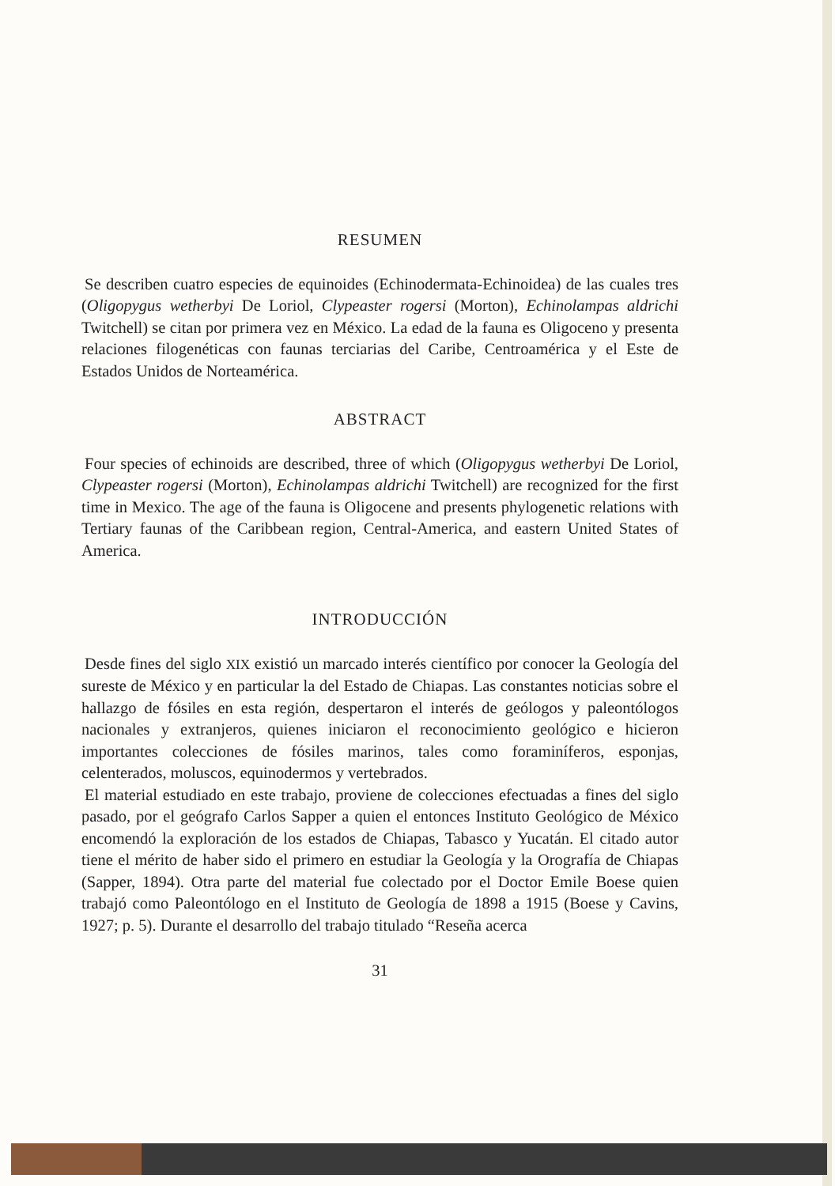RESUMEN
Se describen cuatro especies de equinoides (Echinodermata-Echinoidea) de las cuales tres (Oligopygus wetherbyi De Loriol, Clypeaster rogersi (Morton), Echinolampas aldrichi Twitchell) se citan por primera vez en México. La edad de la fauna es Oligoceno y presenta relaciones filogenéticas con faunas terciarias del Caribe, Centroamérica y el Este de Estados Unidos de Norteamérica.
ABSTRACT
Four species of echinoids are described, three of which (Oligopygus wetherbyi De Loriol, Clypeaster rogersi (Morton), Echinolampas aldrichi Twitchell) are recognized for the first time in Mexico. The age of the fauna is Oligocene and presents phylogenetic relations with Tertiary faunas of the Caribbean region, Central-America, and eastern United States of America.
INTRODUCCIÓN
Desde fines del siglo XIX existió un marcado interés científico por conocer la Geología del sureste de México y en particular la del Estado de Chiapas. Las constantes noticias sobre el hallazgo de fósiles en esta región, despertaron el interés de geólogos y paleontólogos nacionales y extranjeros, quienes iniciaron el reconocimiento geológico e hicieron importantes colecciones de fósiles marinos, tales como foraminíferos, esponjas, celenterados, moluscos, equinodermos y vertebrados.
El material estudiado en este trabajo, proviene de colecciones efectuadas a fines del siglo pasado, por el geógrafo Carlos Sapper a quien el entonces Instituto Geológico de México encomendó la exploración de los estados de Chiapas, Tabasco y Yucatán. El citado autor tiene el mérito de haber sido el primero en estudiar la Geología y la Orografía de Chiapas (Sapper, 1894). Otra parte del material fue colectado por el Doctor Emile Boese quien trabajó como Paleontólogo en el Instituto de Geología de 1898 a 1915 (Boese y Cavins, 1927; p. 5). Durante el desarrollo del trabajo titulado “Reseña acerca
31